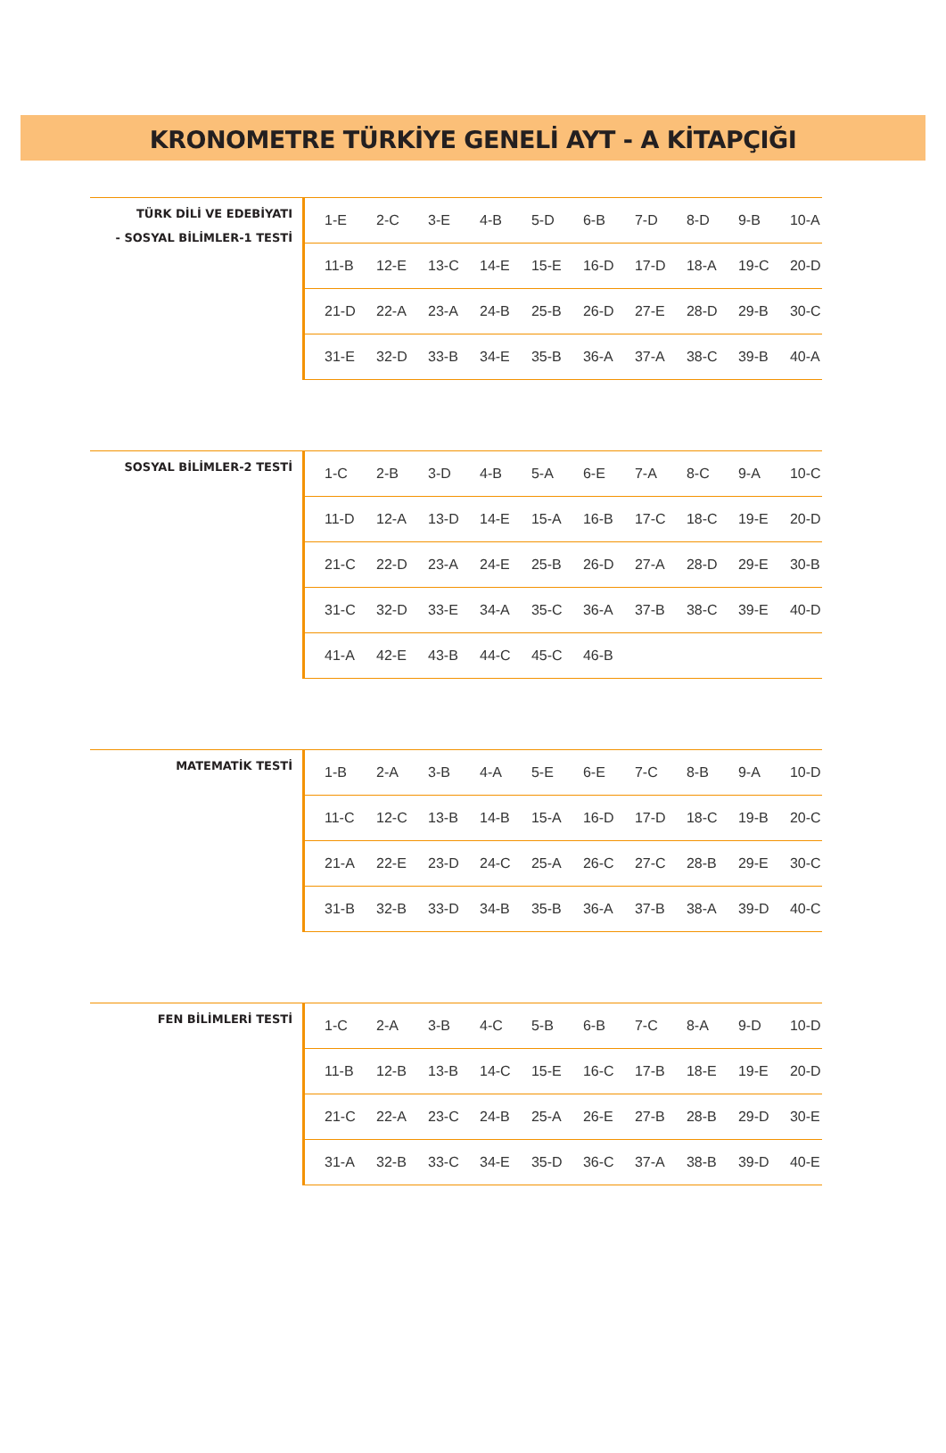KRONOMETRE TÜRKİYE GENELİ AYT - A KİTAPÇIĞI
TÜRK DİLİ VE EDEBİYATI
- SOSYAL BİLİMLER-1 TESTİ
| 1-E | 2-C | 3-E | 4-B | 5-D | 6-B | 7-D | 8-D | 9-B | 10-A |
| 11-B | 12-E | 13-C | 14-E | 15-E | 16-D | 17-D | 18-A | 19-C | 20-D |
| 21-D | 22-A | 23-A | 24-B | 25-B | 26-D | 27-E | 28-D | 29-B | 30-C |
| 31-E | 32-D | 33-B | 34-E | 35-B | 36-A | 37-A | 38-C | 39-B | 40-A |
SOSYAL BİLİMLER-2 TESTİ
| 1-C | 2-B | 3-D | 4-B | 5-A | 6-E | 7-A | 8-C | 9-A | 10-C |
| 11-D | 12-A | 13-D | 14-E | 15-A | 16-B | 17-C | 18-C | 19-E | 20-D |
| 21-C | 22-D | 23-A | 24-E | 25-B | 26-D | 27-A | 28-D | 29-E | 30-B |
| 31-C | 32-D | 33-E | 34-A | 35-C | 36-A | 37-B | 38-C | 39-E | 40-D |
| 41-A | 42-E | 43-B | 44-C | 45-C | 46-B | | | | |
MATEMATİK TESTİ
| 1-B | 2-A | 3-B | 4-A | 5-E | 6-E | 7-C | 8-B | 9-A | 10-D |
| 11-C | 12-C | 13-B | 14-B | 15-A | 16-D | 17-D | 18-C | 19-B | 20-C |
| 21-A | 22-E | 23-D | 24-C | 25-A | 26-C | 27-C | 28-B | 29-E | 30-C |
| 31-B | 32-B | 33-D | 34-B | 35-B | 36-A | 37-B | 38-A | 39-D | 40-C |
FEN BİLİMLERİ TESTİ
| 1-C | 2-A | 3-B | 4-C | 5-B | 6-B | 7-C | 8-A | 9-D | 10-D |
| 11-B | 12-B | 13-B | 14-C | 15-E | 16-C | 17-B | 18-E | 19-E | 20-D |
| 21-C | 22-A | 23-C | 24-B | 25-A | 26-E | 27-B | 28-B | 29-D | 30-E |
| 31-A | 32-B | 33-C | 34-E | 35-D | 36-C | 37-A | 38-B | 39-D | 40-E |